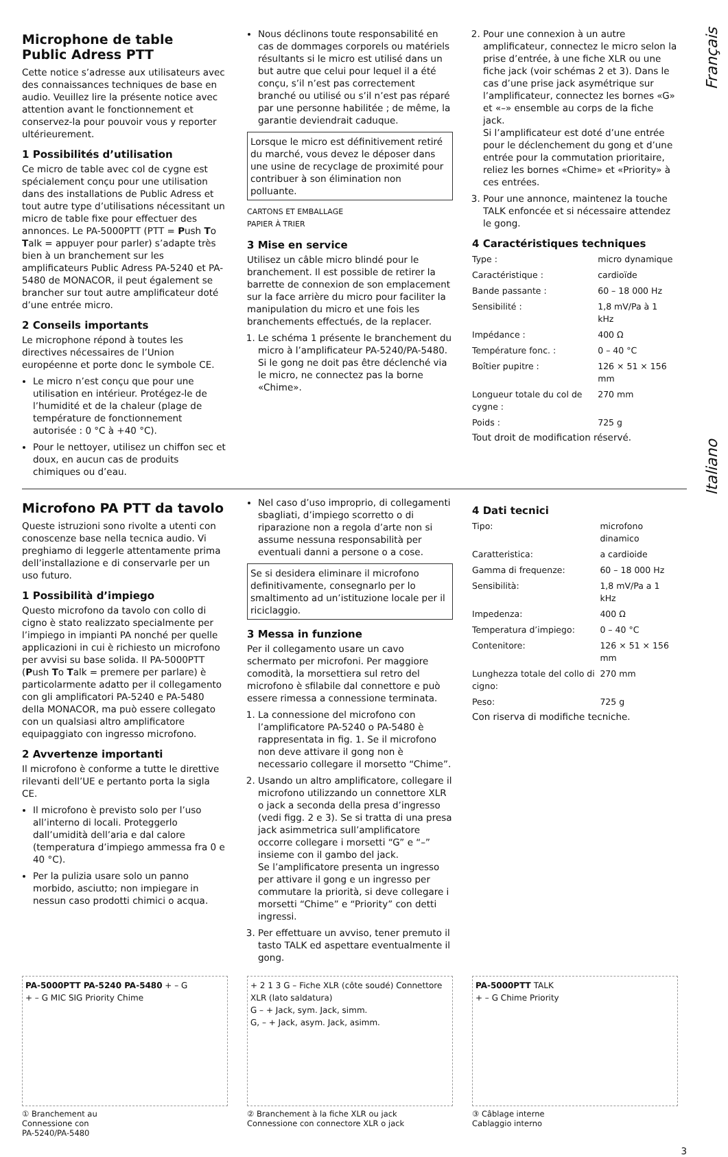Français
Italiano
Microphone de table
Public Adress PTT
Cette notice s’adresse aux utilisateurs avec des connaissances techniques de base en audio. Veuillez lire la présente notice avec attention avant le fonctionnement et conservez-la pour pouvoir vous y reporter ultérieurement.
1 Possibilités d’utilisation
Ce micro de table avec col de cygne est spécialement conçu pour une utilisation dans des installations de Public Adress et tout autre type d’utilisations nécessitant un micro de table fixe pour effectuer des annonces. Le PA-5000PTT (PTT = Push To Talk = appuyer pour parler) s’adapte très bien à un branchement sur les amplificateurs Public Adress PA-5240 et PA-5480 de MONACOR, il peut également se brancher sur tout autre amplificateur doté d’une entrée micro.
2 Conseils importants
Le microphone répond à toutes les directives nécessaires de l’Union européenne et porte donc le symbole CE.
Le micro n’est conçu que pour une utilisation en intérieur. Protégez-le de l’humidité et de la chaleur (plage de température de fonctionnement autorisée : 0 °C à +40 °C).
Pour le nettoyer, utilisez un chiffon sec et doux, en aucun cas de produits chimiques ou d’eau.
Nous déclinons toute responsabilité en cas de dommages corporels ou matériels résultants si le micro est utilisé dans un but autre que celui pour lequel il a été conçu, s’il n’est pas correctement branché ou utilisé ou s’il n’est pas réparé par une personne habilitée ; de même, la garantie deviendrait caduque.
Lorsque le micro est définitivement retiré du marché, vous devez le déposer dans une usine de recyclage de proximité pour contribuer à son élimination non polluante.
CARTONS ET EMBALLAGE
PAPIER À TRIER
3 Mise en service
Utilisez un câble micro blindé pour le branchement. Il est possible de retirer la barrette de connexion de son emplacement sur la face arrière du micro pour faciliter la manipulation du micro et une fois les branchements effectués, de la replacer.
1. Le schéma 1 présente le branchement du micro à l’amplificateur PA-5240/PA-5480. Si le gong ne doit pas être déclenché via le micro, ne connectez pas la borne «Chime».
2. Pour une connexion à un autre amplificateur, connectez le micro selon la prise d’entrée, à une fiche XLR ou une fiche jack (voir schémas 2 et 3). Dans le cas d’une prise jack asymétrique sur l’amplificateur, connectez les bornes «G» et «–» ensemble au corps de la fiche jack.
Si l’amplificateur est doté d’une entrée pour le déclenchement du gong et d’une entrée pour la commutation prioritaire, reliez les bornes «Chime» et «Priority» à ces entrées.
3. Pour une annonce, maintenez la touche TALK enfoncée et si nécessaire attendez le gong.
4 Caractéristiques techniques
| Type : | micro dynamique |
| Caractéristique : | cardioïde |
| Bande passante : | 60 – 18 000 Hz |
| Sensibilité : | 1,8 mV/Pa à 1 kHz |
| Impédance : | 400 Ω |
| Température fonc. : | 0 – 40 °C |
| Boîtier pupitre : | 126 × 51 × 156 mm |
| Longueur totale du col de cygne : | 270 mm |
| Poids : | 725 g |
Tout droit de modification réservé.
Microfono PA PTT da tavolo
Queste istruzioni sono rivolte a utenti con conoscenze base nella tecnica audio. Vi preghiamo di leggerle attentamente prima dell’installazione e di conservarle per un uso futuro.
1 Possibilità d’impiego
Questo microfono da tavolo con collo di cigno è stato realizzato specialmente per l’impiego in impianti PA nonché per quelle applicazioni in cui è richiesto un microfono per avvisi su base solida. Il PA-5000PTT (Push To Talk = premere per parlare) è particolarmente adatto per il collegamento con gli amplificatori PA-5240 e PA-5480 della MONACOR, ma può essere collegato con un qualsiasi altro amplificatore equipaggiato con ingresso microfono.
2 Avvertenze importanti
Il microfono è conforme a tutte le direttive rilevanti dell’UE e pertanto porta la sigla CE.
Il microfono è previsto solo per l’uso all’interno di locali. Proteggerlo dall’umidità dell’aria e dal calore (temperatura d’impiego ammessa fra 0 e 40 °C).
Per la pulizia usare solo un panno morbido, asciutto; non impiegare in nessun caso prodotti chimici o acqua.
Nel caso d’uso improprio, di collegamenti sbagliati, d’impiego scorretto o di riparazione non a regola d’arte non si assume nessuna responsabilità per eventuali danni a persone o a cose.
Se si desidera eliminare il microfono definitivamente, consegnarlo per lo smaltimento ad un’istituzione locale per il riciclaggio.
3 Messa in funzione
Per il collegamento usare un cavo schermato per microfoni. Per maggiore comodità, la morsettiera sul retro del microfono è sfilabile dal connettore e può essere rimessa a connessione terminata.
1. La connessione del microfono con l’amplificatore PA-5240 o PA-5480 è rappresentata in fig. 1. Se il microfono non deve attivare il gong non è necessario collegare il morsetto “Chime”.
2. Usando un altro amplificatore, collegare il microfono utilizzando un connettore XLR o jack a seconda della presa d’ingresso (vedi figg. 2 e 3). Se si tratta di una presa jack asimmetrica sull’amplificatore occorre collegare i morsetti “G” e “–” insieme con il gambo del jack.
Se l’amplificatore presenta un ingresso per attivare il gong e un ingresso per commutare la priorità, si deve collegare i morsetti “Chime” e “Priority” con detti ingressi.
3. Per effettuare un avviso, tener premuto il tasto TALK ed aspettare eventualmente il gong.
4 Dati tecnici
| Tipo: | microfono dinamico |
| Caratteristica: | a cardioide |
| Gamma di frequenze: | 60 – 18 000 Hz |
| Sensibilità: | 1,8 mV/Pa a 1 kHz |
| Impedenza: | 400 Ω |
| Temperatura d’impiego: | 0 – 40 °C |
| Contenitore: | 126 × 51 × 156 mm |
| Lunghezza totale del collo di cigno: | 270 mm |
| Peso: | 725 g |
Con riserva di modifiche tecniche.
PA-5000PTT PA-5240 PA-5480 + – G
+ – G MIC SIG Priority Chime
① Branchement au
Connessione con
PA-5240/PA-5480
+ 2 1 3 G – Fiche XLR (côte soudé) Connettore XLR (lato saldatura)
G – + Jack, sym. Jack, simm.
G, – + Jack, asym. Jack, asimm.
② Branchement à la fiche XLR ou jack
Connessione con connectore XLR o jack
PA-5000PTT TALK
+ – G Chime Priority
③ Câblage interne
Cablaggio interno
3